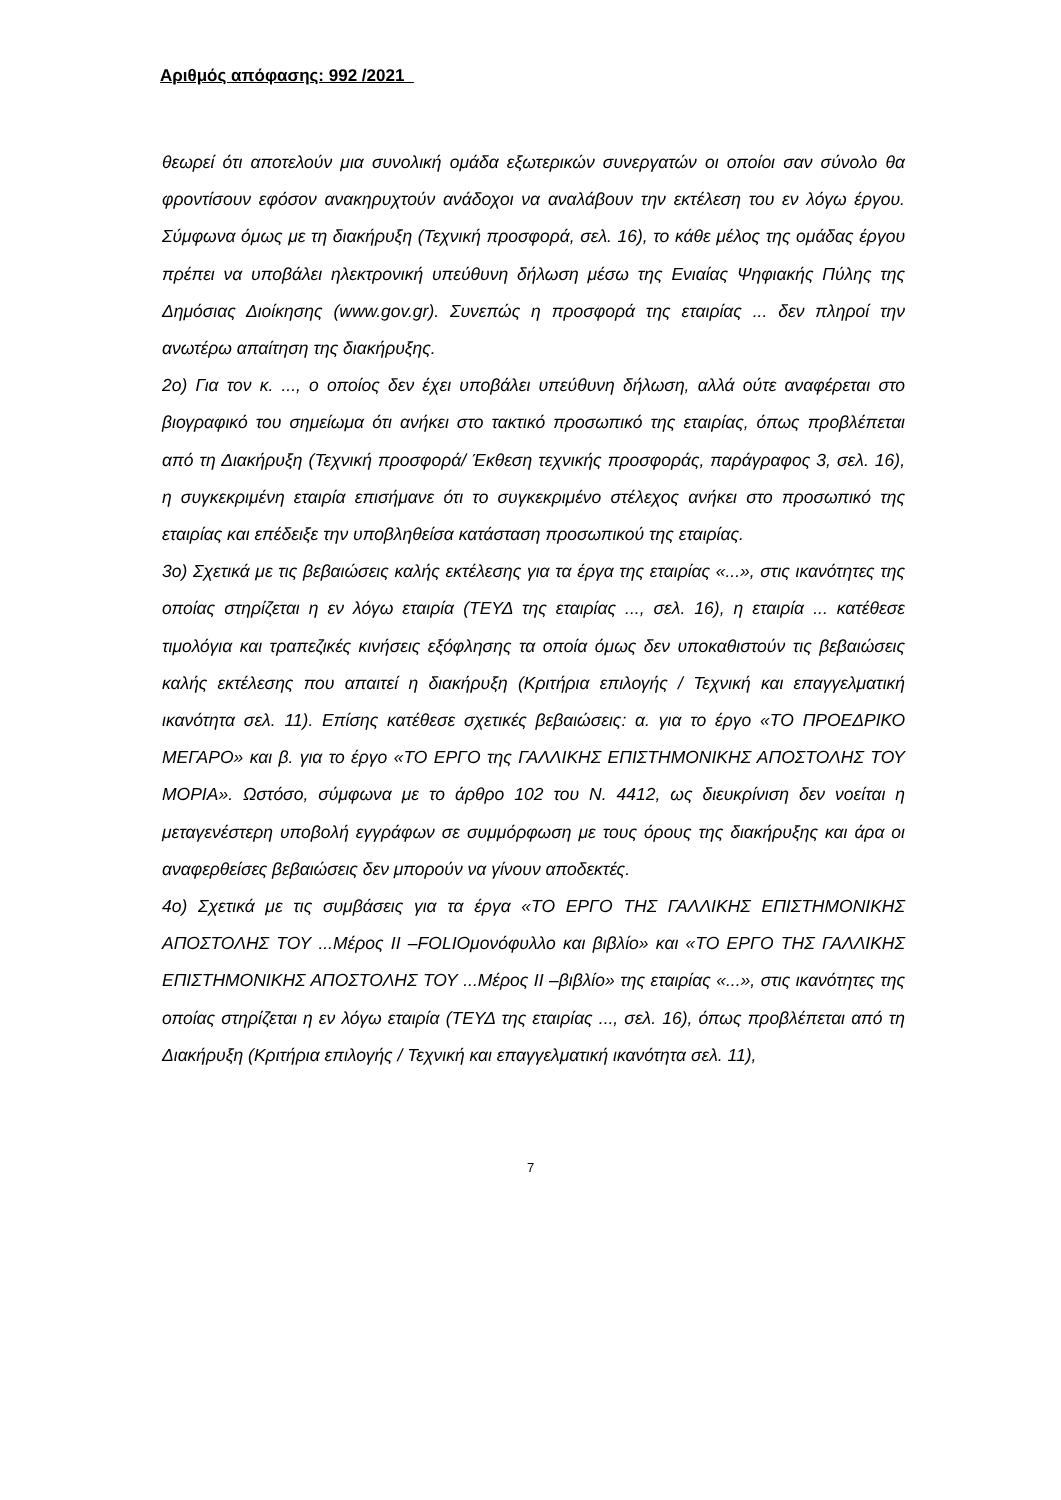Αριθμός απόφασης: 992 /2021
θεωρεί ότι αποτελούν μια συνολική ομάδα εξωτερικών συνεργατών οι οποίοι σαν σύνολο θα φροντίσουν εφόσον ανακηρυχτούν ανάδοχοι να αναλάβουν την εκτέλεση του εν λόγω έργου. Σύμφωνα όμως με τη διακήρυξη (Τεχνική προσφορά, σελ. 16), το κάθε μέλος της ομάδας έργου πρέπει να υποβάλει ηλεκτρονική υπεύθυνη δήλωση μέσω της Ενιαίας Ψηφιακής Πύλης της Δημόσιας Διοίκησης (www.gov.gr). Συνεπώς η προσφορά της εταιρίας ... δεν πληροί την ανωτέρω απαίτηση της διακήρυξης.
2ο) Για τον κ. ..., ο οποίος δεν έχει υποβάλει υπεύθυνη δήλωση, αλλά ούτε αναφέρεται στο βιογραφικό του σημείωμα ότι ανήκει στο τακτικό προσωπικό της εταιρίας, όπως προβλέπεται από τη Διακήρυξη (Τεχνική προσφορά/ Έκθεση τεχνικής προσφοράς, παράγραφος 3, σελ. 16), η συγκεκριμένη εταιρία επισήμανε ότι το συγκεκριμένο στέλεχος ανήκει στο προσωπικό της εταιρίας και επέδειξε την υποβληθείσα κατάσταση προσωπικού της εταιρίας.
3ο) Σχετικά με τις βεβαιώσεις καλής εκτέλεσης για τα έργα της εταιρίας «...», στις ικανότητες της οποίας στηρίζεται η εν λόγω εταιρία (ΤΕΥΔ της εταιρίας ..., σελ. 16), η εταιρία ... κατέθεσε τιμολόγια και τραπεζικές κινήσεις εξόφλησης τα οποία όμως δεν υποκαθιστούν τις βεβαιώσεις καλής εκτέλεσης που απαιτεί η διακήρυξη (Κριτήρια επιλογής / Τεχνική και επαγγελματική ικανότητα σελ. 11). Επίσης κατέθεσε σχετικές βεβαιώσεις: α. για το έργο «ΤΟ ΠΡΟΕΔΡΙΚΟ ΜΕΓΑΡΟ» και β. για το έργο «ΤΟ ΕΡΓΟ της ΓΑΛΛΙΚΗΣ ΕΠΙΣΤΗΜΟΝΙΚΗΣ ΑΠΟΣΤΟΛΗΣ ΤΟΥ ΜΟΡΙΑ». Ωστόσο, σύμφωνα με το άρθρο 102 του Ν. 4412, ως διευκρίνιση δεν νοείται η μεταγενέστερη υποβολή εγγράφων σε συμμόρφωση με τους όρους της διακήρυξης και άρα οι αναφερθείσες βεβαιώσεις δεν μπορούν να γίνουν αποδεκτές.
4ο) Σχετικά με τις συμβάσεις για τα έργα «ΤΟ ΕΡΓΟ ΤΗΣ ΓΑΛΛΙΚΗΣ ΕΠΙΣΤΗΜΟΝΙΚΗΣ ΑΠΟΣΤΟΛΗΣ ΤΟΥ ...Μέρος ΙΙ –FOLIOμονόφυλλο και βιβλίο» και «ΤΟ ΕΡΓΟ ΤΗΣ ΓΑΛΛΙΚΗΣ ΕΠΙΣΤΗΜΟΝΙΚΗΣ ΑΠΟΣΤΟΛΗΣ ΤΟΥ ...Μέρος ΙΙ –βιβλίο» της εταιρίας «...», στις ικανότητες της οποίας στηρίζεται η εν λόγω εταιρία (ΤΕΥΔ της εταιρίας ..., σελ. 16), όπως προβλέπεται από τη Διακήρυξη (Κριτήρια επιλογής / Τεχνική και επαγγελματική ικανότητα σελ. 11),
7